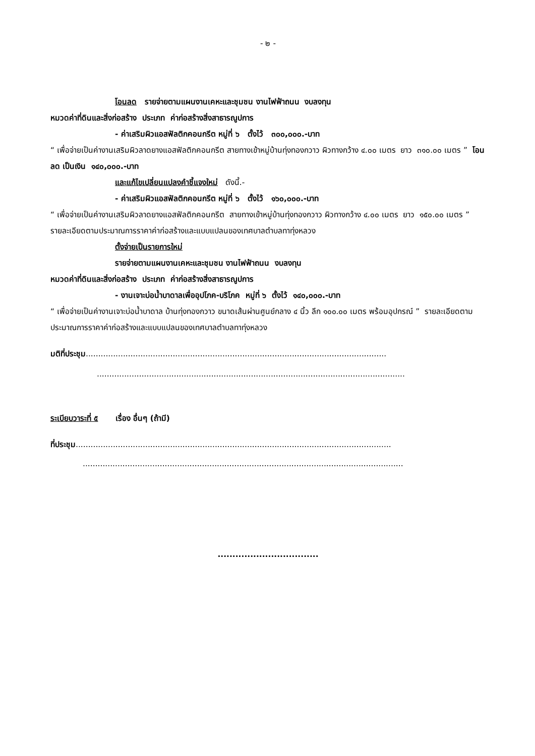- ๒ -
โอนลด รายจ่ายตามแผนงานเคหะและชุมชน งานไฟฟ้าถนน งบลงทุน
หมวดค่าที่ดินและสิ่งก่อสร้าง ประเภท ค่าก่อสร้างสิ่งสาธารณูปการ
- ค่าเสริมผิวแอสฟัลติกคอนกรีต หมู่ที่ ๖ ตั้งไว้ ๓๐๐,๐๐๐.-บาท
“ เพื่อจ่ายเป็นค่างานเสริมผิวลาดยางแอสฟัลติกคอนกรีต สายทางเข้าหมู่บ้านทุ่งทองกวาว ผิวทางกว้าง ๔.๐๐ เมตร ยาว ๓๑๐.๐๐ เมตร ” โอนลด เป็นเงิน ๑๔๐,๐๐๐.-บาท
และแก้ไขเปลี่ยนแปลงคำชี้แจงใหม่ ดังนี้.-
- ค่าเสริมผิวแอสฟัลติกคอนกรีต หมู่ที่ ๖ ตั้งไว้ ๑๖๐,๐๐๐.-บาท
“ เพื่อจ่ายเป็นค่างานเสริมผิวลาดยางแอสฟัลติกคอนกรีต สายทางเข้าหมู่บ้านทุ่งทองกวาว ผิวทางกว้าง ๔.๐๐ เมตร ยาว ๑๕๐.๐๐ เมตร ”
รายละเอียดตามประมาณการราคาค่าก่อสร้างและแบบแปลนของเทศบาลตำบลทาทุ่งหลวง
ตั้งจ่ายเป็นรายการใหม่
รายจ่ายตามแผนงานเคหะและชุมชน งานไฟฟ้าถนน งบลงทุน
หมวดค่าที่ดินและสิ่งก่อสร้าง ประเภท ค่าก่อสร้างสิ่งสาธารณูปการ
- งานเจาะบ่อน้ำบาดาลเพื่ออุปโภค-บริโภค หมู่ที่ ๖ ตั้งไว้ ๑๔๐,๐๐๐.-บาท
“ เพื่อจ่ายเป็นค่างานเจาะบ่อน้ำบาดาล บ้านทุ่งทองกวาว ขนาดเส้นผ่านศูนย์กลาง ๔ นิ้ว ลึก ๑๐๐.๐๐ เมตร พร้อมอุปกรณ์ ” รายละเอียดตามประมาณการราคาค่าก่อสร้างและแบบแปลนของเทศบาลตำบลทาทุ่งหลวง
มติที่ประชุม.........................................................................................................................
............................................................................................................................
ระเบียบวาระที่ ๕ เรื่อง อื่นๆ (ถ้ามี)
ที่ประชุม...............................................................................................................................
.................................................................................................................................
..................................